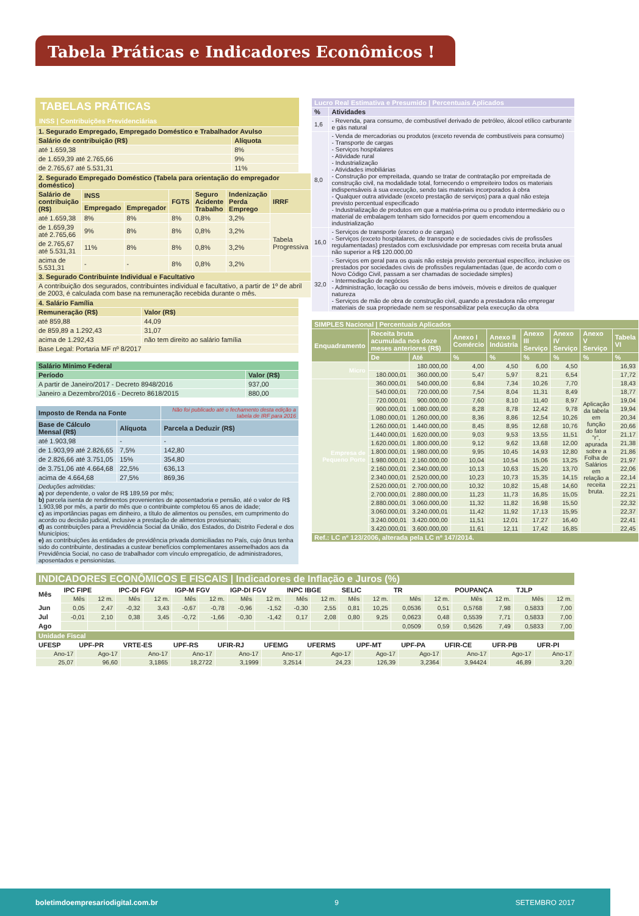Tabela Práticas e Indicadores Econômicos !
TABELAS PRÁTICAS
INSS | Contribuições Previdenciárias
| 1. Segurado Empregado, Empregado Doméstico e Trabalhador Avulso | |
| --- | --- |
| Salário de contribuição (R$) | Alíquota |
| até 1.659,38 | 8% |
| de 1.659,39 até 2.765,66 | 9% |
| de 2.765,67 até 5.531,31 | 11% |
| 2. Segurado Empregado Doméstico (Tabela para orientação do empregador doméstico) | | | | | | |
| --- | --- | --- | --- | --- | --- | --- |
| Salário de contribuição (R$) | INSS | | FGTS | Seguro Acidente Trabalho | Indenização Perda Emprego | IRRF |
| | Empregado | Empregador | | | | |
| até 1.659,38 | 8% | 8% | 8% | 0,8% | 3,2% | Tabela Progressiva |
| de 1.659,39 até 2.765,66 | 9% | 8% | 8% | 0,8% | 3,2% | |
| de 2.765,67 até 5.531,31 | 11% | 8% | 8% | 0,8% | 3,2% | |
| acima de 5.531,31 | - | - | 8% | 0,8% | 3,2% | |
| 3. Segurado Contribuinte Individual e Facultativo | | | | | | |
| A contribuição dos segurados, contribuintes individual e facultativo, a partir de 1º de abril de 2003, é calculada com base na remuneração recebida durante o mês. | | | | | | |
| 4. Salário Família | |
| --- | --- |
| Remuneração (R$) | Valor (R$) |
| até 859,88 | 44,09 |
| de 859,89 a 1.292,43 | 31,07 |
| acima de 1.292,43 | não tem direito ao salário família |
| Base Legal: Portaria MF nº 8/2017 | |
| Salário Mínimo Federal | |
| --- | --- |
| Período | Valor (R$) |
| A partir de Janeiro/2017 - Decreto 8948/2016 | 937,00 |
| Janeiro a Dezembro/2016 - Decreto 8618/2015 | 880,00 |
| Imposto de Renda na Fonte | | Não foi publicado até o fechamento desta edição a tabela de IRF para 2016 |
| --- | --- | --- |
| Base de Cálculo Mensal (R$) | Alíquota | Parcela a Deduzir (R$) |
| até 1.903,98 | - | - |
| de 1.903,99 até 2.826,65 | 7,5% | 142,80 |
| de 2.826,66 até 3.751,05 | 15% | 354,80 |
| de 3.751,06 até 4.664,68 | 22,5% | 636,13 |
| acima de 4.664,68 | 27,5% | 869,36 |
| Deduções admitidas: a) por dependente, o valor de R$ 189,59 por mês; b) parcela isenta de rendimentos provenientes de aposentadoria e pensão, até o valor de R$ 1.903,98 por mês, a partir do mês que o contribuinte completou 65 anos de idade; c) as importâncias pagas em dinheiro, a título de alimentos ou pensões, em cumprimento do acordo ou decisão judicial, inclusive a prestação de alimentos provisionais; d) as contribuições para a Previdência Social da União, dos Estados, do Distrito Federal e dos Municípios; e) as contribuições às entidades de previdência privada domiciliadas no País, cujo ônus tenha sido do contribuinte, destinadas a custear benefícios complementares assemelhados aos da Previdência Social, no caso de trabalhador com vínculo empregatício, de administradores, aposentados e pensionistas. | | |
| Lucro Real Estimativa e Presumido / Percentuais Aplicados | |
| --- | --- |
| % | Atividades |
| 1,6 | - Revenda, para consumo, de combustível derivado de petróleo, álcool etílico carburante e gás natural |
| 8,0 | - Venda de mercadorias ou produtos (exceto revenda de combustíveis para consumo) - Transporte de cargas - Serviços hospitalares - Atividade rural - Industrialização - Atividades imobiliárias - Construção por empreitada, quando se tratar de contratação por empreitada de construção civil, na modalidade total, fornecendo o empreiteiro todos os materiais indispensáveis à sua execução, sendo tais materiais incorporados à obra - Qualquer outra atividade (exceto prestação de serviços) para a qual não esteja previsto percentual especificado - Industrialização de produtos em que a matéria-prima ou o produto intermediário ou o material de embalagem tenham sido fornecidos por quem encomendou a industrialização |
| 16,0 | - Serviços de transporte (exceto o de cargas) - Serviços (exceto hospitalares, de transporte e de sociedades civis de profissões regulamentadas) prestados com exclusividade por empresas com receita bruta anual não superior a R$ 120.000,00 |
| 32,0 | - Serviços em geral para os quais não esteja previsto percentual específico, inclusive os prestados por sociedades civis de profissões regulamentadas (que, de acordo com o Novo Código Civil, passam a ser chamadas de sociedade simples) - Intermediação de negócios - Administração, locação ou cessão de bens imóveis, móveis e direitos de qualquer natureza - Serviços de mão de obra de construção civil, quando a prestadora não empregar materiais de sua propriedade nem se responsabilizar pela execução da obra |
| SIMPLES Nacional / Percentuais Aplicados | | | | | | | | |
| --- | --- | --- | --- | --- | --- | --- | --- | --- |
| Enquadramento | Receita bruta acumulada nos doze meses anteriores (R$) | | Anexo I Comércio | Anexo II Indústria | Anexo III Serviço | Anexo IV Serviço | Anexo V Serviço | Tabela VI |
| | De | Até | % | % | % | % | % | % |
| Micro | | 180.000,00 | 4,00 | 4,50 | 6,00 | 4,50 | Aplicação da tabela em função do fator "r", apurada sobre a Folha de Salários em relação a receita bruta. | 16,93 |
| | 180.000,01 | 360.000,00 | 5,47 | 5,97 | 8,21 | 6,54 | | 17,72 |
| Empresa de Pequeno Porte | 360.000,01 | 540.000,00 | 6,84 | 7,34 | 10,26 | 7,70 | | 18,43 |
| | 540.000,01 | 720.000,00 | 7,54 | 8,04 | 11,31 | 8,49 | | 18,77 |
| | 720.000,01 | 900.000,00 | 7,60 | 8,10 | 11,40 | 8,97 | | 19,04 |
| | 900.000,01 | 1.080.000,00 | 8,28 | 8,78 | 12,42 | 9,78 | | 19,94 |
| | 1.080.000,01 | 1.260.000,00 | 8,36 | 8,86 | 12,54 | 10,26 | | 20,34 |
| | 1.260.000,01 | 1.440.000,00 | 8,45 | 8,95 | 12,68 | 10,76 | | 20,66 |
| | 1.440.000,01 | 1.620.000,00 | 9,03 | 9,53 | 13,55 | 11,51 | | 21,17 |
| | 1.620.000,01 | 1.800.000,00 | 9,12 | 9,62 | 13,68 | 12,00 | | 21,38 |
| | 1.800.000,01 | 1.980.000,00 | 9,95 | 10,45 | 14,93 | 12,80 | | 21,86 |
| | 1.980.000,01 | 2.160.000,00 | 10,04 | 10,54 | 15,06 | 13,25 | | 21,97 |
| | 2.160.000,01 | 2.340.000,00 | 10,13 | 10,63 | 15,20 | 13,70 | | 22,06 |
| | 2.340.000,01 | 2.520.000,00 | 10,23 | 10,73 | 15,35 | 14,15 | | 22,14 |
| | 2.520.000,01 | 2.700.000,00 | 10,32 | 10,82 | 15,48 | 14,60 | | 22,21 |
| | 2.700.000,01 | 2.880.000,00 | 11,23 | 11,73 | 16,85 | 15,05 | | 22,21 |
| | 2.880.000,01 | 3.060.000,00 | 11,32 | 11,82 | 16,98 | 15,50 | | 22,32 |
| | 3.060.000,01 | 3.240.000,01 | 11,42 | 11,92 | 17,13 | 15,95 | | 22,37 |
| | 3.240.000,01 | 3.420.000,00 | 11,51 | 12,01 | 17,27 | 16,40 | | 22,41 |
| | 3.420.000,01 | 3.600.000,00 | 11,61 | 12,11 | 17,42 | 16,85 | | 22,45 |
| Ref.: LC nº 123/2006, alterada pela LC nº 147/2014. | | | | | | | | |
| INDICADORES ECONÔMICOS E FISCAIS / Indicadores de Inflação e Juros (%) | | | | | | | | | | | | | | | | | | |
| --- | --- | --- | --- | --- | --- | --- | --- | --- | --- | --- | --- | --- | --- | --- | --- | --- | --- | --- |
| Mês | IPC FIPE | | IPC-DI FGV | | IGP-M FGV | | IGP-DI FGV | | INPC IBGE | | SELIC | | TR | | POUPANÇA | | TJLP | |
| | Mês | 12 m. | Mês | 12 m. | Mês | 12 m. | Mês | 12 m. | Mês | 12 m. | Mês | 12 m. | Mês | 12 m. | Mês | 12 m. | Mês | 12 m. |
| Jun | 0,05 | 2,47 | -0,32 | 3,43 | -0,67 | -0,78 | -0,96 | -1,52 | -0,30 | 2,55 | 0,81 | 10,25 | 0,0536 | 0,51 | 0,5768 | 7,98 | 0,5833 | 7,00 |
| Jul | -0,01 | 2,10 | 0,38 | 3,45 | -0,72 | -1,66 | -0,30 | -1,42 | 0,17 | 2,08 | 0,80 | 9,25 | 0,0623 | 0,48 | 0,5539 | 7,71 | 0,5833 | 7,00 |
| Ago | | | | | | | | | | | | | 0,0509 | 0,59 | 0,5626 | 7,49 | 0,5833 | 7,00 |
| Unidade Fiscal | | | | | | | | | | | |
| --- | --- | --- | --- | --- | --- | --- | --- | --- | --- | --- | --- |
| UFESP | UPF-PR | VRTE-ES | UPF-RS | UFIR-RJ | UFEMG | UFERMS | UPF-MT | UPF-PA | UFIR-CE | UFR-PB | UFR-PI |
| Ano-17 | Ago-17 | Ano-17 | Ano-17 | Ano-17 | Ano-17 | Ago-17 | Ago-17 | Ago-17 | Ano-17 | Ago-17 | Ano-17 |
| 25,07 | 96,60 | 3,1865 | 18,2722 | 3,1999 | 3,2514 | 24,23 | 126,39 | 3,2364 | 3,94424 | 46,89 | 3,20 |
boletimdoempresariodigital.com.br 9 SETEMBRO 2017